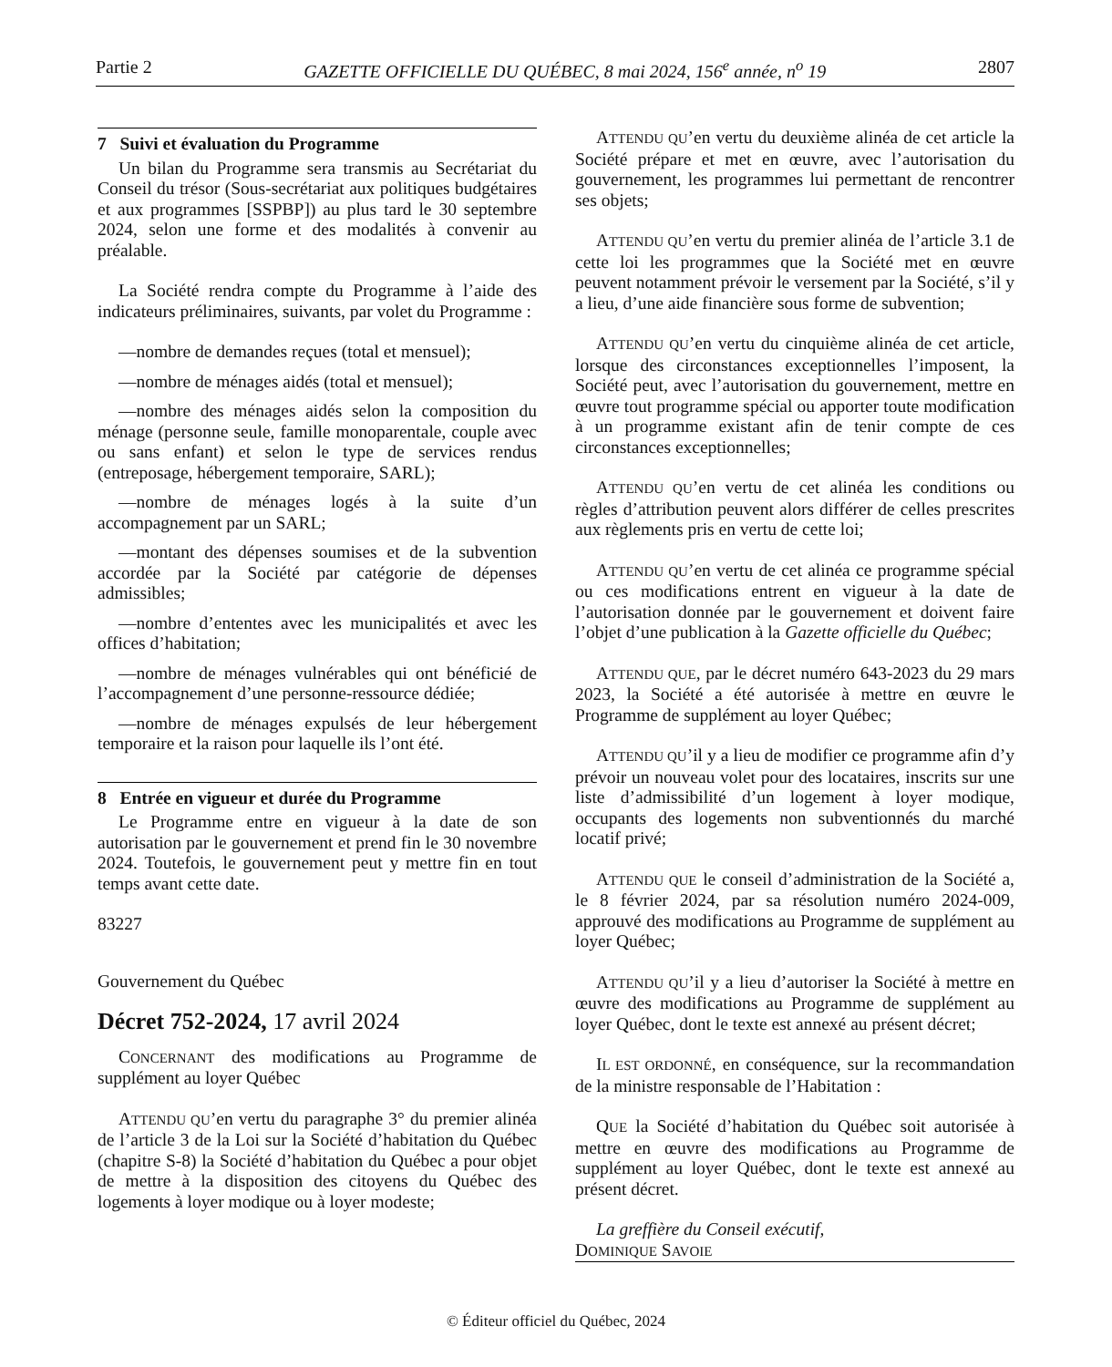Partie 2 GAZETTE OFFICIELLE DU QUÉBEC, 8 mai 2024, 156<sup>e</sup> année, n<sup>o</sup> 19 2807
7 Suivi et évaluation du Programme
Un bilan du Programme sera transmis au Secrétariat du Conseil du trésor (Sous-secrétariat aux politiques budgétaires et aux programmes [SSPBP]) au plus tard le 30 septembre 2024, selon une forme et des modalités à convenir au préalable.
La Société rendra compte du Programme à l’aide des indicateurs préliminaires, suivants, par volet du Programme :
—nombre de demandes reçues (total et mensuel);
—nombre de ménages aidés (total et mensuel);
—nombre des ménages aidés selon la composition du ménage (personne seule, famille monoparentale, couple avec ou sans enfant) et selon le type de services rendus (entreposage, hébergement temporaire, SARL);
—nombre de ménages logés à la suite d’un accompagnement par un SARL;
—montant des dépenses soumises et de la subvention accordée par la Société par catégorie de dépenses admissibles;
—nombre d’ententes avec les municipalités et avec les offices d’habitation;
—nombre de ménages vulnérables qui ont bénéficié de l’accompagnement d’une personne-ressource dédiée;
—nombre de ménages expulsés de leur hébergement temporaire et la raison pour laquelle ils l’ont été.
8 Entrée en vigueur et durée du Programme
Le Programme entre en vigueur à la date de son autorisation par le gouvernement et prend fin le 30 novembre 2024. Toutefois, le gouvernement peut y mettre fin en tout temps avant cette date.
83227
Gouvernement du Québec
Décret 752-2024, 17 avril 2024
CONCERNANT des modifications au Programme de supplément au loyer Québec
ATTENDU QU’en vertu du paragraphe 3° du premier alinéa de l’article 3 de la Loi sur la Société d’habitation du Québec (chapitre S-8) la Société d’habitation du Québec a pour objet de mettre à la disposition des citoyens du Québec des logements à loyer modique ou à loyer modeste;
ATTENDU QU’en vertu du deuxième alinéa de cet article la Société prépare et met en œuvre, avec l’autorisation du gouvernement, les programmes lui permettant de rencontrer ses objets;
ATTENDU QU’en vertu du premier alinéa de l’article 3.1 de cette loi les programmes que la Société met en œuvre peuvent notamment prévoir le versement par la Société, s’il y a lieu, d’une aide financière sous forme de subvention;
ATTENDU QU’en vertu du cinquième alinéa de cet article, lorsque des circonstances exceptionnelles l’imposent, la Société peut, avec l’autorisation du gouvernement, mettre en œuvre tout programme spécial ou apporter toute modification à un programme existant afin de tenir compte de ces circonstances exceptionnelles;
ATTENDU QU’en vertu de cet alinéa les conditions ou règles d’attribution peuvent alors différer de celles prescrites aux règlements pris en vertu de cette loi;
ATTENDU QU’en vertu de cet alinéa ce programme spécial ou ces modifications entrent en vigueur à la date de l’autorisation donnée par le gouvernement et doivent faire l’objet d’une publication à la Gazette officielle du Québec;
ATTENDU QUE, par le décret numéro 643-2023 du 29 mars 2023, la Société a été autorisée à mettre en œuvre le Programme de supplément au loyer Québec;
ATTENDU QU’il y a lieu de modifier ce programme afin d’y prévoir un nouveau volet pour des locataires, inscrits sur une liste d’admissibilité d’un logement à loyer modique, occupants des logements non subventionnés du marché locatif privé;
ATTENDU QUE le conseil d’administration de la Société a, le 8 février 2024, par sa résolution numéro 2024-009, approuvé des modifications au Programme de supplément au loyer Québec;
ATTENDU QU’il y a lieu d’autoriser la Société à mettre en œuvre des modifications au Programme de supplément au loyer Québec, dont le texte est annexé au présent décret;
IL EST ORDONNÉ, en conséquence, sur la recommandation de la ministre responsable de l’Habitation :
QUE la Société d’habitation du Québec soit autorisée à mettre en œuvre des modifications au Programme de supplément au loyer Québec, dont le texte est annexé au présent décret.
La greffière du Conseil exécutif,
DOMINIQUE SAVOIE
© Éditeur officiel du Québec, 2024